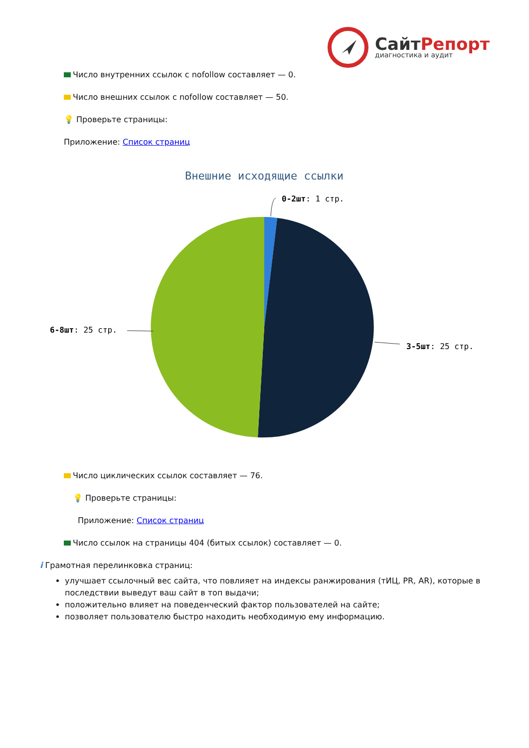СайтРепорт
диагностика и аудит
Число внутренних ссылок с nofollow составляет — 0.
Число внешних ссылок с nofollow составляет — 50.
💡 Проверьте страницы:
Приложение: Список страниц
Внешние исходящие ссылки
0-2шт: 1 стр.
6-8шт: 25 стр.
3-5шт: 25 стр.
Число циклических ссылок составляет — 76.
💡 Проверьте страницы:
Приложение: Список страниц
Число ссылок на страницы 404 (битых ссылок) составляет — 0.
i Грамотная перелинковка страниц:
улучшает ссылочный вес сайта, что повлияет на индексы ранжирования (тИЦ, PR, AR), которые в последствии выведут ваш сайт в топ выдачи;
положительно влияет на поведенческий фактор пользователей на сайте;
позволяет пользователю быстро находить необходимую ему информацию.